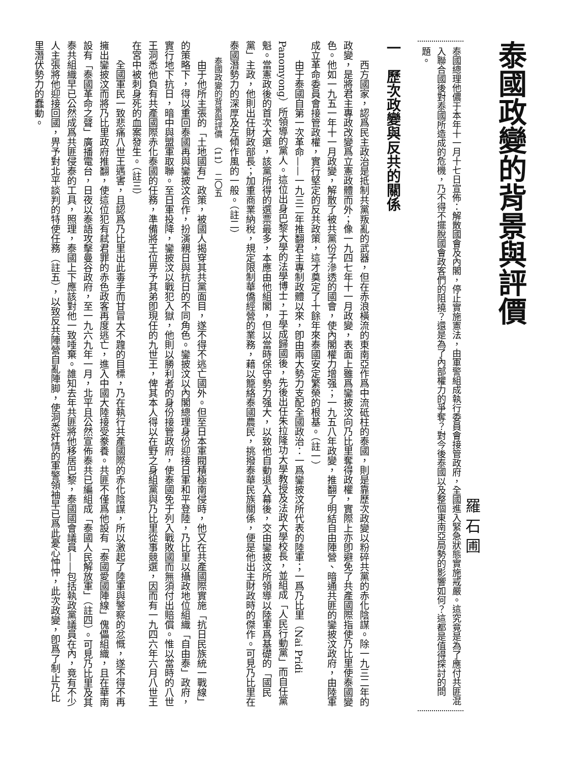泰國政變的背景與評價
羅 石 圃
泰國總理他儂于本年十一月十七日宣佈：解散國會及內閣，停止實施憲法，由軍警組成執行委員會接管政府，全國進入緊急狀態實施戒嚴。這究竟是為了應付共匪混入聯合國後對泰國所造成的危機，乃不得不擺脫國會政客們的阻撓？還是為了內部權力的爭奪？對今後泰國以及整個東南亞局勢的影響如何？這都是值得探討的問題。
一　歷次政變與反共的關係
西方國家，認爲民主政治是抵制共黨叛亂的武器，但在赤浪橫流的東南亞作爲中流砥柱的泰國，則是靠歷次政變以粉碎共黨的赤化陰謀。除一九三二年的政變，是將君主專政改變爲立憲政體而外；像一九四七年十一月政變，表面上雖爲鑾披汶向乃比里奪得政權，實際上亦卽避免了共產國際指使乃比里使泰國變色。他如一九五一年十一月政變，解散了被共黨份子滲透的國會，使內閣權力增强；一九五八年政變，推翻了明結自由陣營、暗通共匪的鑾披汶政府，由陸軍成立革命委員會接管政權，實行堅定的反共政策，這才奠定了十餘年來泰國安定繁榮的根基。（註一）
由于泰國自第一次革命——一九三二年推翻君主專制政體以來，卽由兩大勢力支配全國政治：一爲鑾披汶所代表的陸軍；一爲乃比里（Nai Pridi Panomyong）所領導的黨人。這位出身巴黎大學的法學博士，于學成歸國後，先後出任朱拉隆功大學教授及法政大學校長，並組成「人民行動黨」而自任黨魁。當憲政後的首次大選，該黨所得的選票最多，本應由他組閣，但以當時保守勢力强大，以致他自動退入幕後，交由鑾披汶所領導以陸軍爲基礎的「國民黨」主政，他則出任財政部長；加重商業納稅，規定限制華僑經營的業務，藉以籠絡泰國農民，挑撥泰華民族關係，便是他出主財政時的傑作。可見乃比里在泰國潛勢力的深厚及左傾作風的一般。（註二）
泰國政變的背景與評價　（11）　二〇五
由于他所主張的「土地國有」政策，被國人揭穿其共黨面目，遂不得不逃亡國外。但至日本軍閥積極南侵時，他又在共產國際實施「抗日民族統一戰線」的策略下，得以重回泰國再與鑾披汶合作，扮演親日與抗日的不同角色。鑾披汶以內閣總理身份迎接日軍和平登陸，乃比里以攝政地位組織「自由泰」政府，實行地下抗日，暗中與盟軍取聯。至日軍投降，鑾披汶以戰犯入獄，他則以勝利者的身份接管政府，使泰國免于列入戰敗國而無須付出賠償。惟以當時的八世王洞悉他負有共產國際赤化泰國的任務，準備將王位畀予其弟卽現任的九世王，俾其本人得以在野之身組黨與乃比里從事競選，因而有一九四六年六月八世王在宮中被刺身死的血案發生。（註三）
全國軍民一致悲痛八世王遇害，且認爲乃比里出此毒手而甘冒大不韙的目標，乃在執行共產國際的赤化陰謀，所以激起了陸軍與警察的忿慨，遂不得不再擁出鑾披汶而將乃比里政府推翻，使這位犯有弒君罪的赤色政客再度逃亡，進入中國大陸接受豢養。共匪不僅爲他設有「泰國愛國陣線」傀儡組織，且在華南設有「泰國革命之聲」廣播電台，日夜以泰語攻擊曼谷政府，至一九六九年一月，北平且公然宣佈泰共已編組成「泰國人民解放軍」（註四）。可見乃比里及其泰共組織早已公然成爲共匪侵泰的工具，照理，泰國上下應該對他一致唾棄。誰知去年共匪將他移居巴黎，泰國國會議員——包括執政黨議員在內，竟有不少人主張將他迎接回國，畀予對北平談判的特使任務（註五），以致反共陣營自亂陣脚，使洞悉奸情的軍警領袖早已爲此憂心忡忡，此次政變，卽爲了制止乃比里潛伏勢力的蠢動。